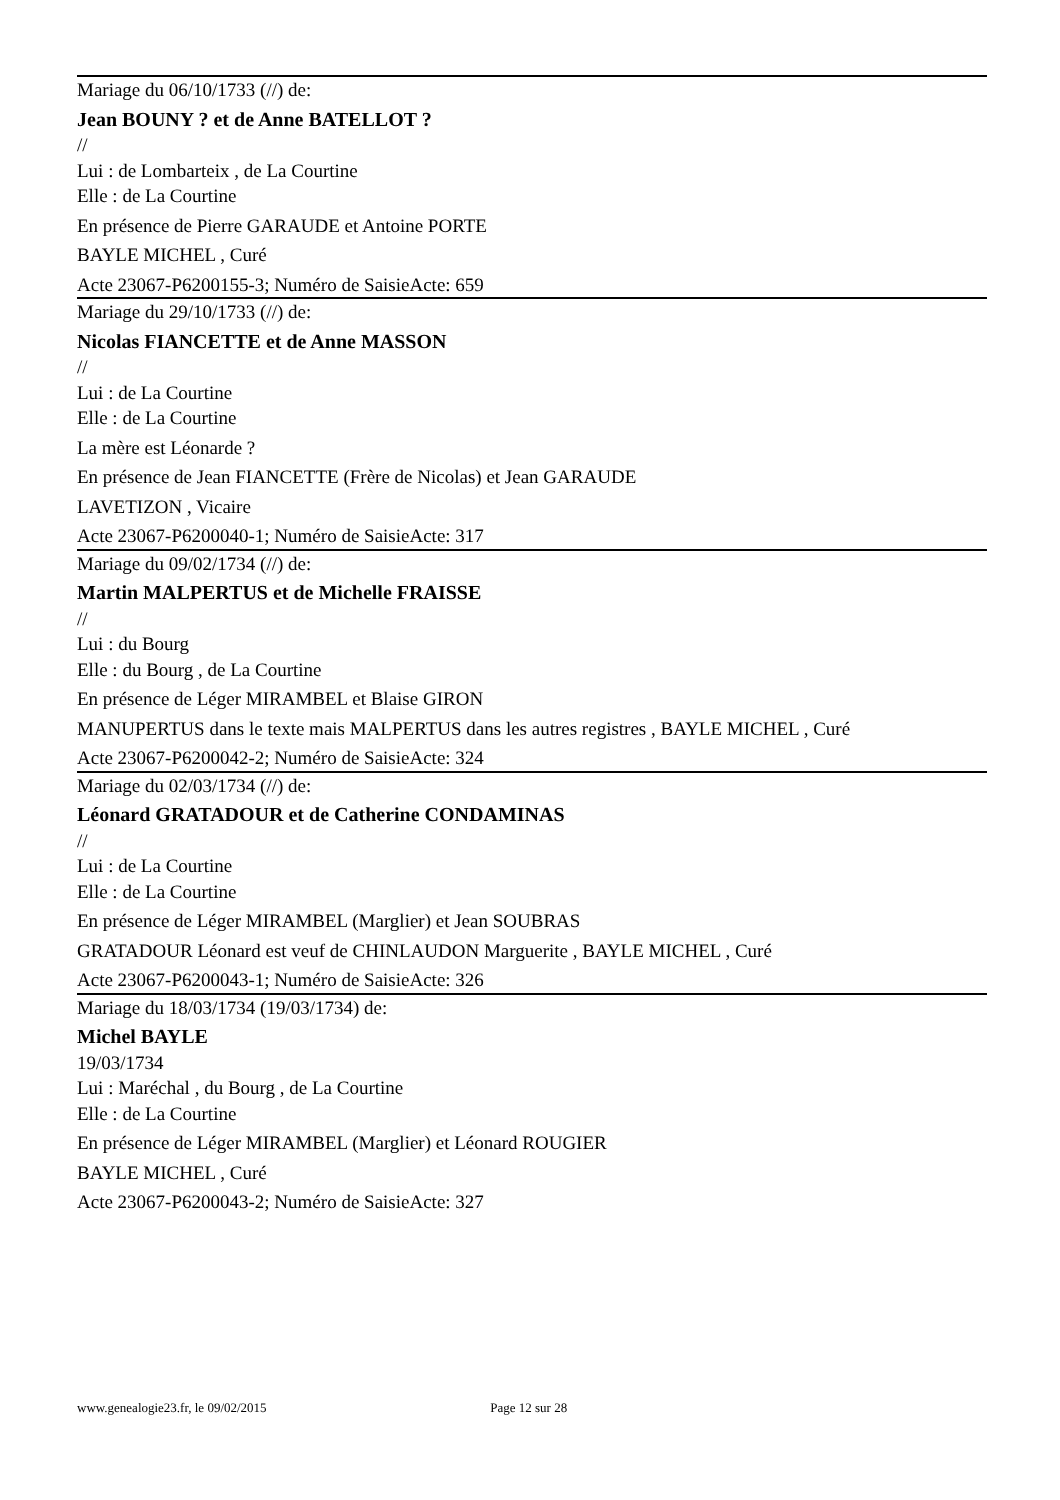Mariage du 06/10/1733 (//) de:
Jean BOUNY ? et de Anne BATELLOT ?
//
Lui : de Lombarteix , de La Courtine
Elle : de La Courtine
En présence de Pierre GARAUDE et Antoine PORTE
BAYLE MICHEL , Curé
Acte 23067-P6200155-3; Numéro de SaisieActe: 659
Mariage du 29/10/1733 (//) de:
Nicolas FIANCETTE et de Anne MASSON
//
Lui : de La Courtine
Elle : de La Courtine
La mère est Léonarde ?
En présence de Jean FIANCETTE (Frère de Nicolas) et Jean GARAUDE
LAVETIZON , Vicaire
Acte 23067-P6200040-1; Numéro de SaisieActe: 317
Mariage du 09/02/1734 (//) de:
Martin MALPERTUS et de Michelle FRAISSE
//
Lui : du Bourg
Elle : du Bourg , de La Courtine
En présence de Léger MIRAMBEL et Blaise GIRON
MANUPERTUS dans le texte mais MALPERTUS dans les autres registres , BAYLE MICHEL , Curé
Acte 23067-P6200042-2; Numéro de SaisieActe: 324
Mariage du 02/03/1734 (//) de:
Léonard GRATADOUR et de Catherine CONDAMINAS
//
Lui : de La Courtine
Elle : de La Courtine
En présence de Léger MIRAMBEL (Marglier) et Jean SOUBRAS
GRATADOUR Léonard est veuf de CHINLAUDON Marguerite , BAYLE MICHEL , Curé
Acte 23067-P6200043-1; Numéro de SaisieActe: 326
Mariage du 18/03/1734 (19/03/1734) de:
Michel BAYLE
19/03/1734
Lui : Maréchal , du Bourg , de La Courtine
Elle : de La Courtine
En présence de Léger MIRAMBEL (Marglier) et Léonard ROUGIER
BAYLE MICHEL , Curé
Acte 23067-P6200043-2; Numéro de SaisieActe: 327
www.genealogie23.fr, le 09/02/2015 Page 12 sur 28